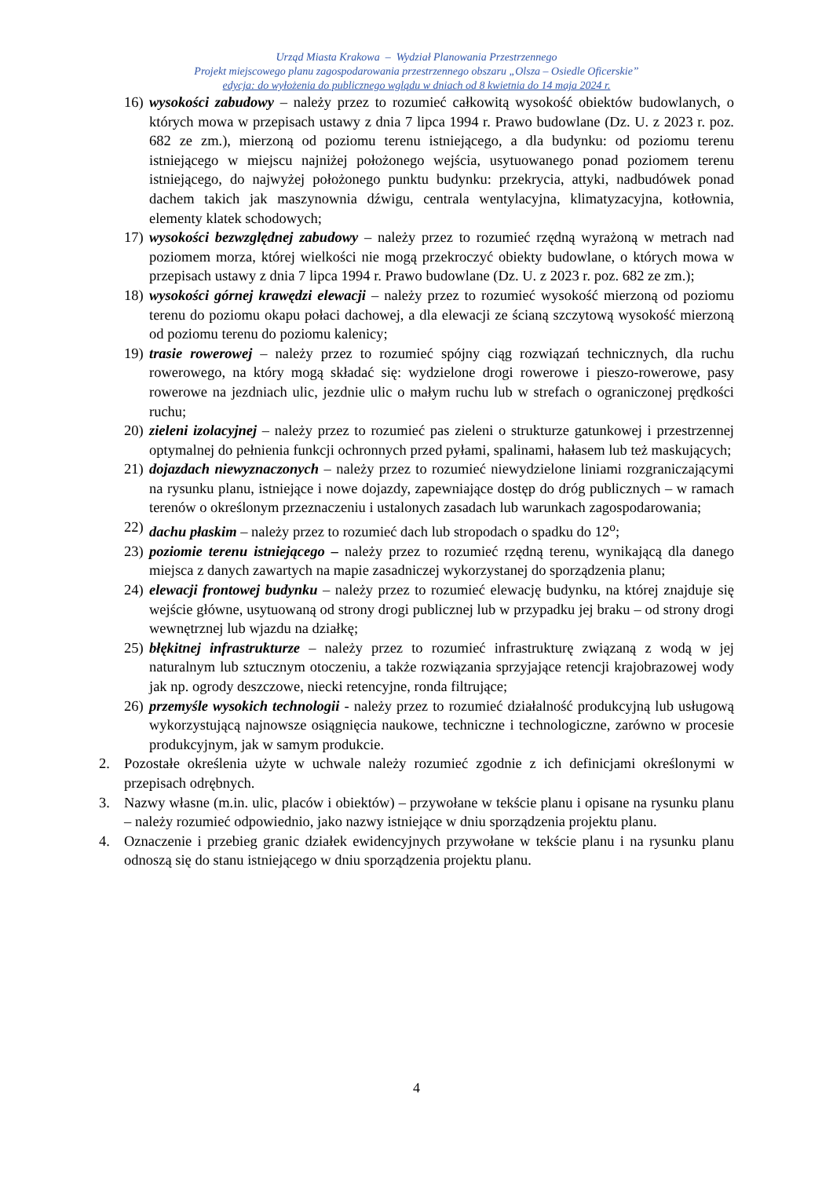Urząd Miasta Krakowa – Wydział Planowania Przestrzennego
Projekt miejscowego planu zagospodarowania przestrzennego obszaru „Olsza – Osiedle Oficerskie”
edycja: do wyłożenia do publicznego wglądu w dniach od 8 kwietnia do 14 maja 2024 r.
16) wysokości zabudowy – należy przez to rozumieć całkowitą wysokość obiektów budowlanych, o których mowa w przepisach ustawy z dnia 7 lipca 1994 r. Prawo budowlane (Dz. U. z 2023 r. poz. 682 ze zm.), mierzoną od poziomu terenu istniejącego, a dla budynku: od poziomu terenu istniejącego w miejscu najniżej położonego wejścia, usytuowanego ponad poziomem terenu istniejącego, do najwyżej położonego punktu budynku: przekrycia, attyki, nadbudówek ponad dachem takich jak maszynownia dźwigu, centrala wentylacyjna, klimatyzacyjna, kotłownia, elementy klatek schodowych;
17) wysokości bezwzględnej zabudowy – należy przez to rozumieć rzędną wyrażoną w metrach nad poziomem morza, której wielkości nie mogą przekroczyć obiekty budowlane, o których mowa w przepisach ustawy z dnia 7 lipca 1994 r. Prawo budowlane (Dz. U. z 2023 r. poz. 682 ze zm.);
18) wysokości górnej krawędzi elewacji – należy przez to rozumieć wysokość mierzoną od poziomu terenu do poziomu okapu połaci dachowej, a dla elewacji ze ścianą szczytową wysokość mierzoną od poziomu terenu do poziomu kalenicy;
19) trasie rowerowej – należy przez to rozumieć spójny ciąg rozwiązań technicznych, dla ruchu rowerowego, na który mogą składać się: wydzielone drogi rowerowe i pieszo-rowerowe, pasy rowerowe na jezdniach ulic, jezdnie ulic o małym ruchu lub w strefach o ograniczonej prędkości ruchu;
20) zieleni izolacyjnej – należy przez to rozumieć pas zieleni o strukturze gatunkowej i przestrzennej optymalnej do pełnienia funkcji ochronnych przed pyłami, spalinami, hałasem lub też maskujących;
21) dojazdach niewyznaczonych – należy przez to rozumieć niewydzielone liniami rozgraniczającymi na rysunku planu, istniejące i nowe dojazdy, zapewniające dostęp do dróg publicznych – w ramach terenów o określonym przeznaczeniu i ustalonych zasadach lub warunkach zagospodarowania;
22) dachu płaskim – należy przez to rozumieć dach lub stropodach o spadku do 12<sup>o</sup>;
23) poziomie terenu istniejącego – należy przez to rozumieć rzędną terenu, wynikającą dla danego miejsca z danych zawartych na mapie zasadniczej wykorzystanej do sporządzenia planu;
24) elewacji frontowej budynku – należy przez to rozumieć elewację budynku, na której znajduje się wejście główne, usytuowaną od strony drogi publicznej lub w przypadku jej braku – od strony drogi wewnętrznej lub wjazdu na działkę;
25) błękitnej infrastrukturze – należy przez to rozumieć infrastrukturę związaną z wodą w jej naturalnym lub sztucznym otoczeniu, a także rozwiązania sprzyjające retencji krajobrazowej wody jak np. ogrody deszczowe, niecki retencyjne, ronda filtrujące;
26) przemyśle wysokich technologii - należy przez to rozumieć działalność produkcyjną lub usługową wykorzystującą najnowsze osiągnięcia naukowe, techniczne i technologiczne, zarówno w procesie produkcyjnym, jak w samym produkcie.
2. Pozostałe określenia użyte w uchwale należy rozumieć zgodnie z ich definicjami określonymi w przepisach odrębnych.
3. Nazwy własne (m.in. ulic, placów i obiektów) – przywołane w tekście planu i opisane na rysunku planu – należy rozumieć odpowiednio, jako nazwy istniejące w dniu sporządzenia projektu planu.
4. Oznaczenie i przebieg granic działek ewidencyjnych przywołane w tekście planu i na rysunku planu odnoszą się do stanu istniejącego w dniu sporządzenia projektu planu.
4